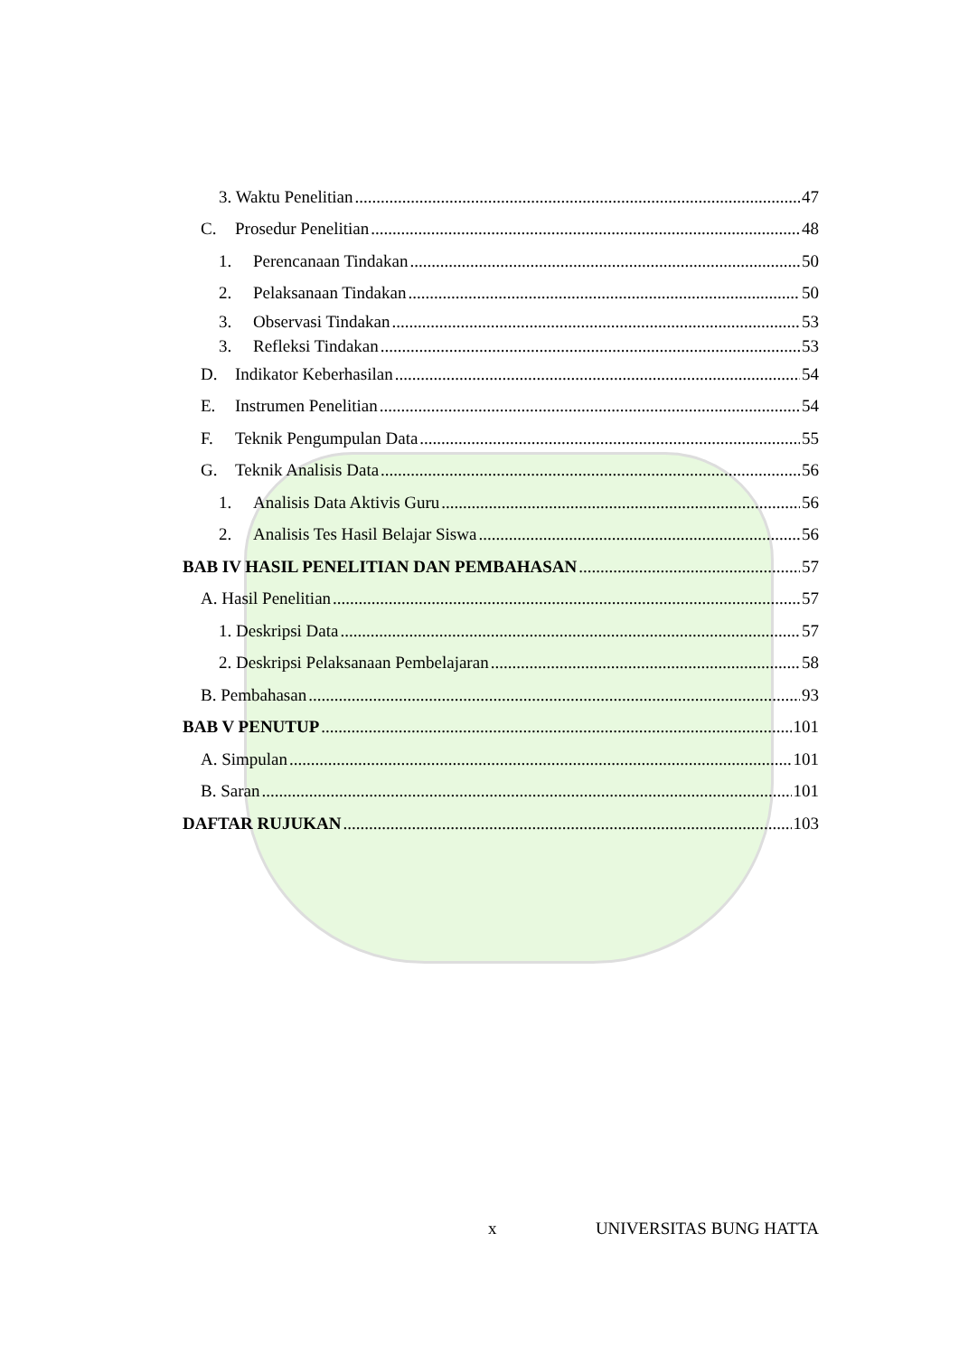3. Waktu Penelitian 47
C. Prosedur Penelitian 48
1. Perencanaan Tindakan 50
2. Pelaksanaan Tindakan 50
3. Observasi Tindakan 53
3. Refleksi Tindakan 53
D. Indikator Keberhasilan 54
E. Instrumen Penelitian 54
F. Teknik Pengumpulan Data 55
G. Teknik Analisis Data 56
1. Analisis Data Aktivis Guru 56
2. Analisis Tes Hasil Belajar Siswa 56
BAB IV HASIL PENELITIAN DAN PEMBAHASAN 57
A. Hasil Penelitian 57
1. Deskripsi Data 57
2. Deskripsi Pelaksanaan Pembelajaran 58
B. Pembahasan 93
BAB V PENUTUP 101
A. Simpulan 101
B. Saran 101
DAFTAR RUJUKAN 103
x UNIVERSITAS BUNG HATTA